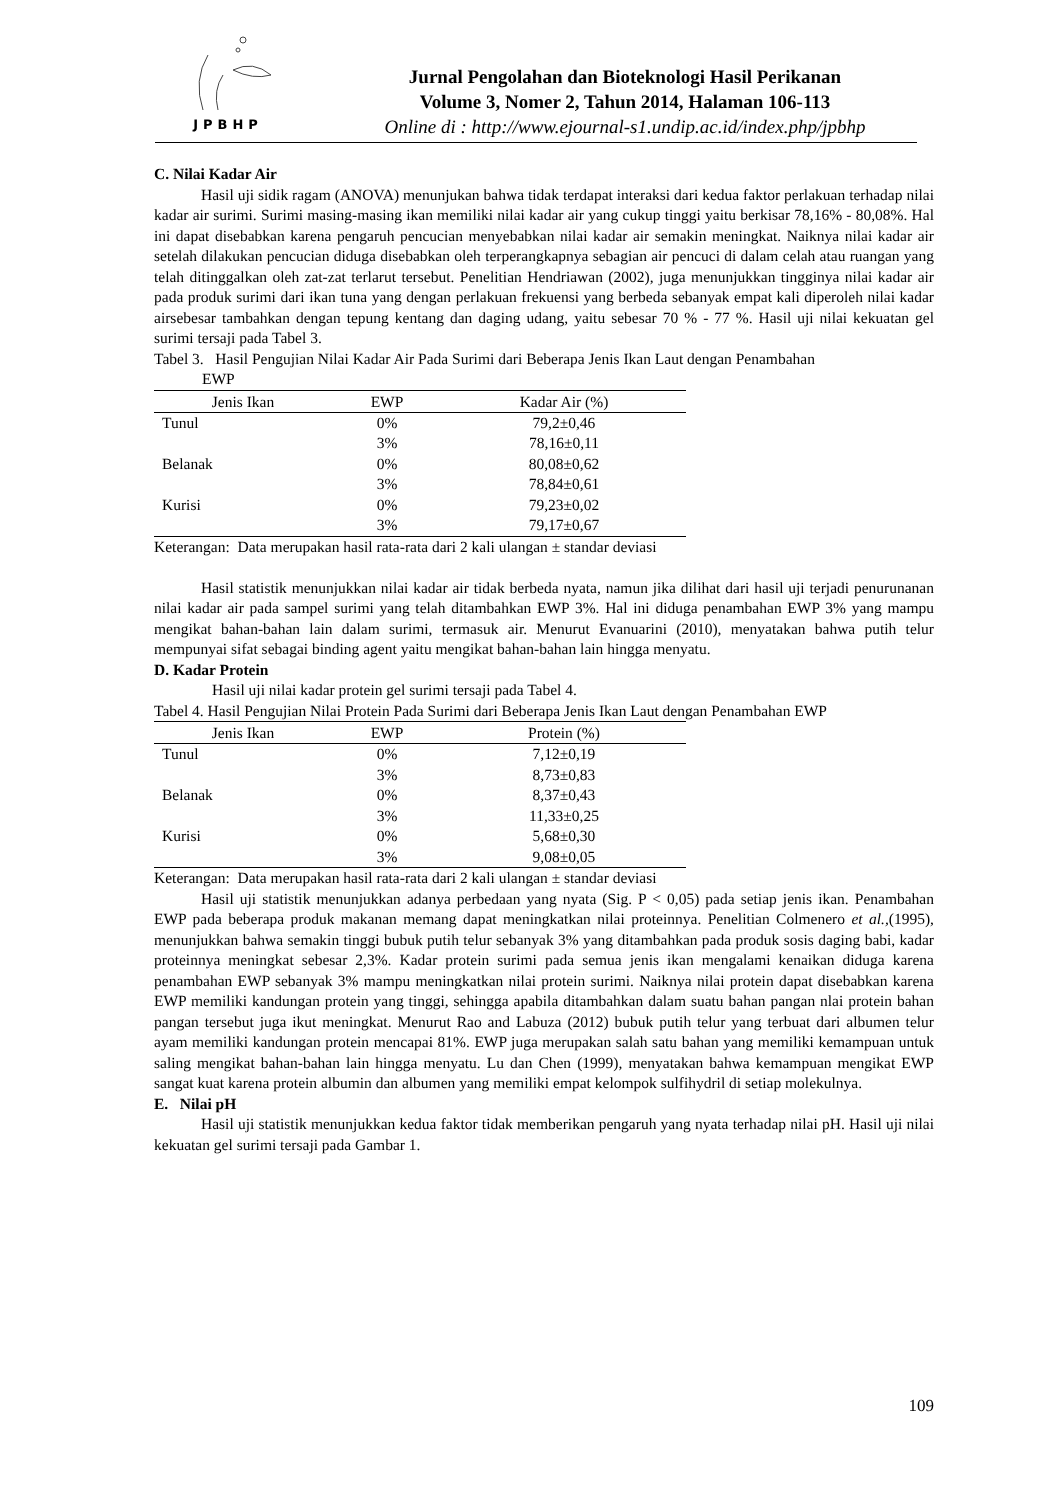JPBHP
Jurnal Pengolahan dan Bioteknologi Hasil Perikanan
Volume 3, Nomer 2, Tahun 2014, Halaman 106-113
Online di : http://www.ejournal-s1.undip.ac.id/index.php/jpbhp
C. Nilai Kadar Air
Hasil uji sidik ragam (ANOVA) menunjukan bahwa tidak terdapat interaksi dari kedua faktor perlakuan terhadap nilai kadar air surimi. Surimi masing-masing ikan memiliki nilai kadar air yang cukup tinggi yaitu berkisar 78,16% - 80,08%. Hal ini dapat disebabkan karena pengaruh pencucian menyebabkan nilai kadar air semakin meningkat. Naiknya nilai kadar air setelah dilakukan pencucian diduga disebabkan oleh terperangkapnya sebagian air pencuci di dalam celah atau ruangan yang telah ditinggalkan oleh zat-zat terlarut tersebut. Penelitian Hendriawan (2002), juga menunjukkan tingginya nilai kadar air pada produk surimi dari ikan tuna yang dengan perlakuan frekuensi yang berbeda sebanyak empat kali diperoleh nilai kadar airsebesar tambahkan dengan tepung kentang dan daging udang, yaitu sebesar 70 % - 77 %. Hasil uji nilai kekuatan gel surimi tersaji pada Tabel 3.
Tabel 3. Hasil Pengujian Nilai Kadar Air Pada Surimi dari Beberapa Jenis Ikan Laut dengan Penambahan
EWP
| Jenis Ikan | EWP | Kadar Air (%) |
| --- | --- | --- |
| Tunul | 0% | 79,2±0,46 |
| | 3% | 78,16±0,11 |
| Belanak | 0% | 80,08±0,62 |
| | 3% | 78,84±0,61 |
| Kurisi | 0% | 79,23±0,02 |
| | 3% | 79,17±0,67 |
Keterangan: Data merupakan hasil rata-rata dari 2 kali ulangan ± standar deviasi
Hasil statistik menunjukkan nilai kadar air tidak berbeda nyata, namun jika dilihat dari hasil uji terjadi penurunanan nilai kadar air pada sampel surimi yang telah ditambahkan EWP 3%. Hal ini diduga penambahan EWP 3% yang mampu mengikat bahan-bahan lain dalam surimi, termasuk air. Menurut Evanuarini (2010), menyatakan bahwa putih telur mempunyai sifat sebagai binding agent yaitu mengikat bahan-bahan lain hingga menyatu.
D. Kadar Protein
Hasil uji nilai kadar protein gel surimi tersaji pada Tabel 4.
Tabel 4. Hasil Pengujian Nilai Protein Pada Surimi dari Beberapa Jenis Ikan Laut dengan Penambahan EWP
| Jenis Ikan | EWP | Protein (%) |
| --- | --- | --- |
| Tunul | 0% | 7,12±0,19 |
| | 3% | 8,73±0,83 |
| Belanak | 0% | 8,37±0,43 |
| | 3% | 11,33±0,25 |
| Kurisi | 0% | 5,68±0,30 |
| | 3% | 9,08±0,05 |
Keterangan: Data merupakan hasil rata-rata dari 2 kali ulangan ± standar deviasi
Hasil uji statistik menunjukkan adanya perbedaan yang nyata (Sig. P < 0,05) pada setiap jenis ikan. Penambahan EWP pada beberapa produk makanan memang dapat meningkatkan nilai proteinnya. Penelitian Colmenero et al.,(1995), menunjukkan bahwa semakin tinggi bubuk putih telur sebanyak 3% yang ditambahkan pada produk sosis daging babi, kadar proteinnya meningkat sebesar 2,3%. Kadar protein surimi pada semua jenis ikan mengalami kenaikan diduga karena penambahan EWP sebanyak 3% mampu meningkatkan nilai protein surimi. Naiknya nilai protein dapat disebabkan karena EWP memiliki kandungan protein yang tinggi, sehingga apabila ditambahkan dalam suatu bahan pangan nlai protein bahan pangan tersebut juga ikut meningkat. Menurut Rao and Labuza (2012) bubuk putih telur yang terbuat dari albumen telur ayam memiliki kandungan protein mencapai 81%. EWP juga merupakan salah satu bahan yang memiliki kemampuan untuk saling mengikat bahan-bahan lain hingga menyatu. Lu dan Chen (1999), menyatakan bahwa kemampuan mengikat EWP sangat kuat karena protein albumin dan albumen yang memiliki empat kelompok sulfihydril di setiap molekulnya.
E. Nilai pH
Hasil uji statistik menunjukkan kedua faktor tidak memberikan pengaruh yang nyata terhadap nilai pH. Hasil uji nilai kekuatan gel surimi tersaji pada Gambar 1.
109